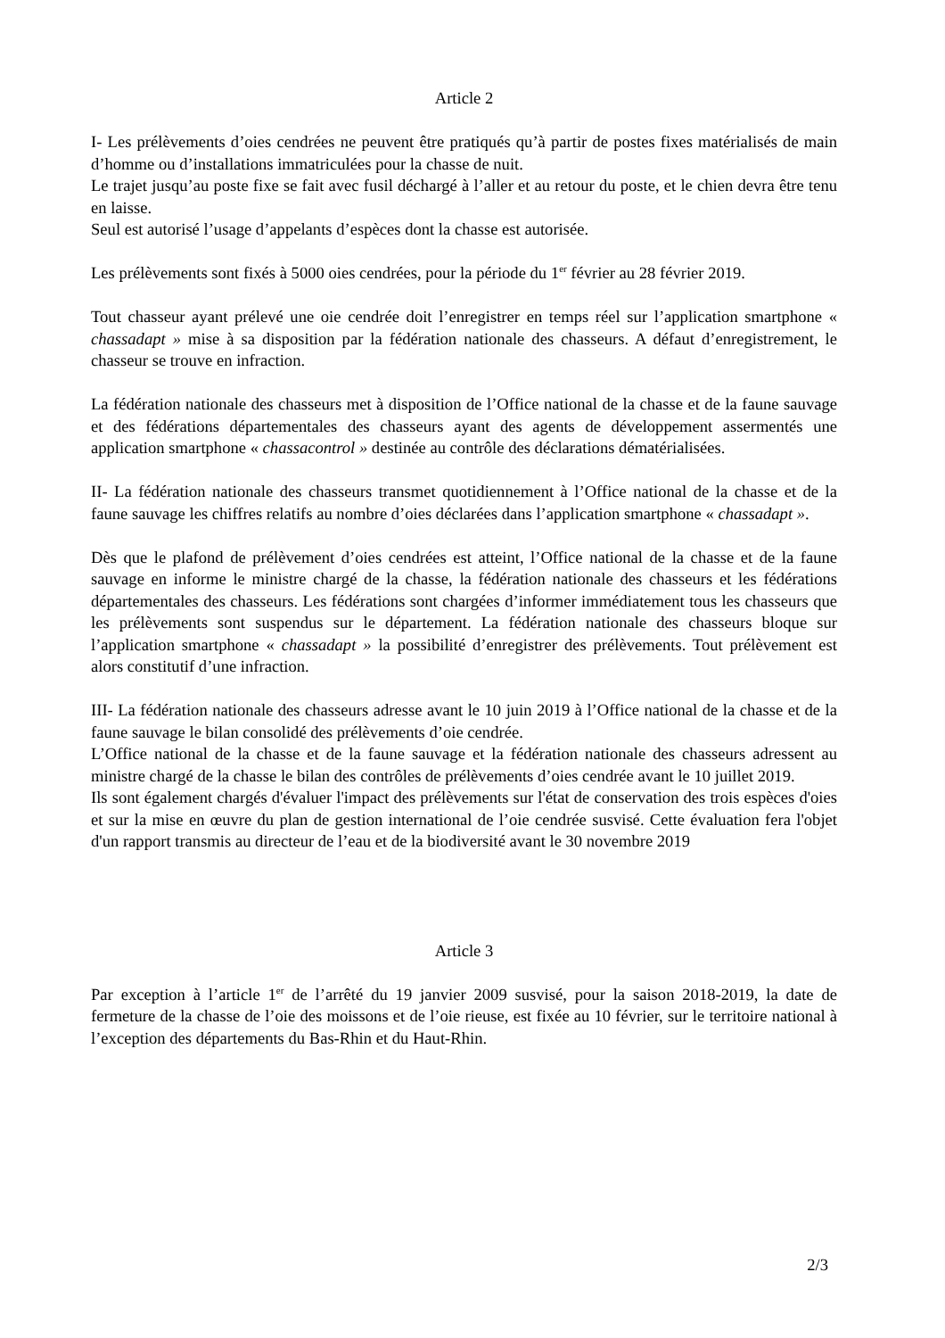Article 2
I- Les prélèvements d’oies cendrées ne peuvent être pratiqués qu’à partir de postes fixes matérialisés de main d’homme ou d’installations immatriculées pour la chasse de nuit.
Le trajet jusqu’au poste fixe se fait avec fusil déchargé à l’aller et au retour du poste, et le chien devra être tenu en laisse.
Seul est autorisé l’usage d’appelants d’espèces dont la chasse est autorisée.
Les prélèvements sont fixés à 5000 oies cendrées, pour la période du 1<sup>er</sup> février au 28 février 2019.
Tout chasseur ayant prélevé une oie cendrée doit l’enregistrer en temps réel sur l’application smartphone « chassadapt » mise à sa disposition par la fédération nationale des chasseurs. A défaut d’enregistrement, le chasseur se trouve en infraction.
La fédération nationale des chasseurs met à disposition de l’Office national de la chasse et de la faune sauvage et des fédérations départementales des chasseurs ayant des agents de développement assermentés une application smartphone « chassacontrol » destinée au contrôle des déclarations dématérialisées.
II- La fédération nationale des chasseurs transmet quotidiennement à l’Office national de la chasse et de la faune sauvage les chiffres relatifs au nombre d’oies déclarées dans l’application smartphone « chassadapt ».
Dès que le plafond de prélèvement d’oies cendrées est atteint, l’Office national de la chasse et de la faune sauvage en informe le ministre chargé de la chasse, la fédération nationale des chasseurs et les fédérations départementales des chasseurs. Les fédérations sont chargées d’informer immédiatement tous les chasseurs que les prélèvements sont suspendus sur le département. La fédération nationale des chasseurs bloque sur l’application smartphone « chassadapt » la possibilité d’enregistrer des prélèvements. Tout prélèvement est alors constitutif d’une infraction.
III- La fédération nationale des chasseurs adresse avant le 10 juin 2019 à l’Office national de la chasse et de la faune sauvage le bilan consolidé des prélèvements d’oie cendrée.
L’Office national de la chasse et de la faune sauvage et la fédération nationale des chasseurs adressent au ministre chargé de la chasse le bilan des contrôles de prélèvements d’oies cendrée avant le 10 juillet 2019.
Ils sont également chargés d'évaluer l'impact des prélèvements sur l'état de conservation des trois espèces d'oies et sur la mise en œuvre du plan de gestion international de l’oie cendrée susvisé. Cette évaluation fera l'objet d'un rapport transmis au directeur de l’eau et de la biodiversité avant le 30 novembre 2019
Article 3
Par exception à l’article 1<sup>er</sup> de l’arrêté du 19 janvier 2009 susvisé, pour la saison 2018-2019, la date de fermeture de la chasse de l’oie des moissons et de l’oie rieuse, est fixée au 10 février, sur le territoire national à l’exception des départements du Bas-Rhin et du Haut-Rhin.
2/3